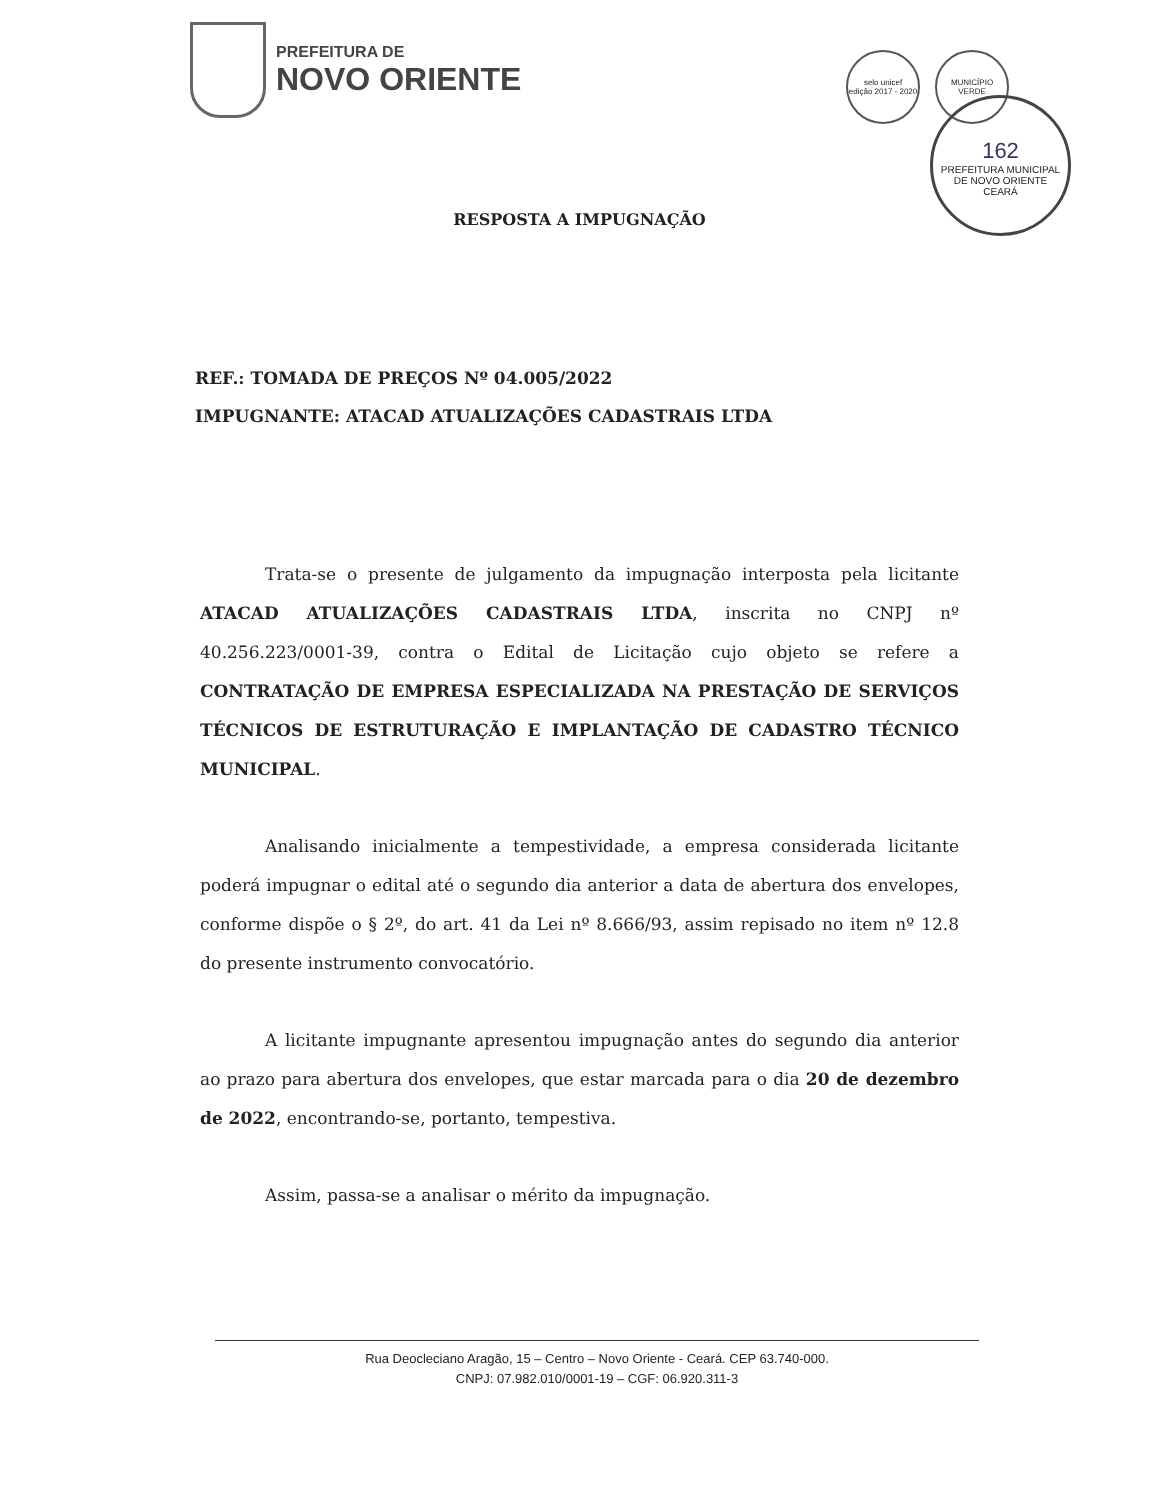PREFEITURA DE
NOVO ORIENTE
selo unicef
edição 2017 - 2020
MUNICÍPIO
VERDE
162
PREFEITURA MUNICIPAL DE NOVO ORIENTE
CEARÁ
RESPOSTA A IMPUGNAÇÃO
REF.: TOMADA DE PREÇOS Nº 04.005/2022
IMPUGNANTE: ATACAD ATUALIZAÇÕES CADASTRAIS LTDA
Trata-se o presente de julgamento da impugnação interposta pela licitante ATACAD ATUALIZAÇÕES CADASTRAIS LTDA, inscrita no CNPJ nº 40.256.223/0001-39, contra o Edital de Licitação cujo objeto se refere a CONTRATAÇÃO DE EMPRESA ESPECIALIZADA NA PRESTAÇÃO DE SERVIÇOS TÉCNICOS DE ESTRUTURAÇÃO E IMPLANTAÇÃO DE CADASTRO TÉCNICO MUNICIPAL.
Analisando inicialmente a tempestividade, a empresa considerada licitante poderá impugnar o edital até o segundo dia anterior a data de abertura dos envelopes, conforme dispõe o § 2º, do art. 41 da Lei nº 8.666/93, assim repisado no item nº 12.8 do presente instrumento convocatório.
A licitante impugnante apresentou impugnação antes do segundo dia anterior ao prazo para abertura dos envelopes, que estar marcada para o dia 20 de dezembro de 2022, encontrando-se, portanto, tempestiva.
Assim, passa-se a analisar o mérito da impugnação.
Rua Deocleciano Aragão, 15 – Centro – Novo Oriente - Ceará. CEP 63.740-000.
CNPJ: 07.982.010/0001-19 – CGF: 06.920.311-3